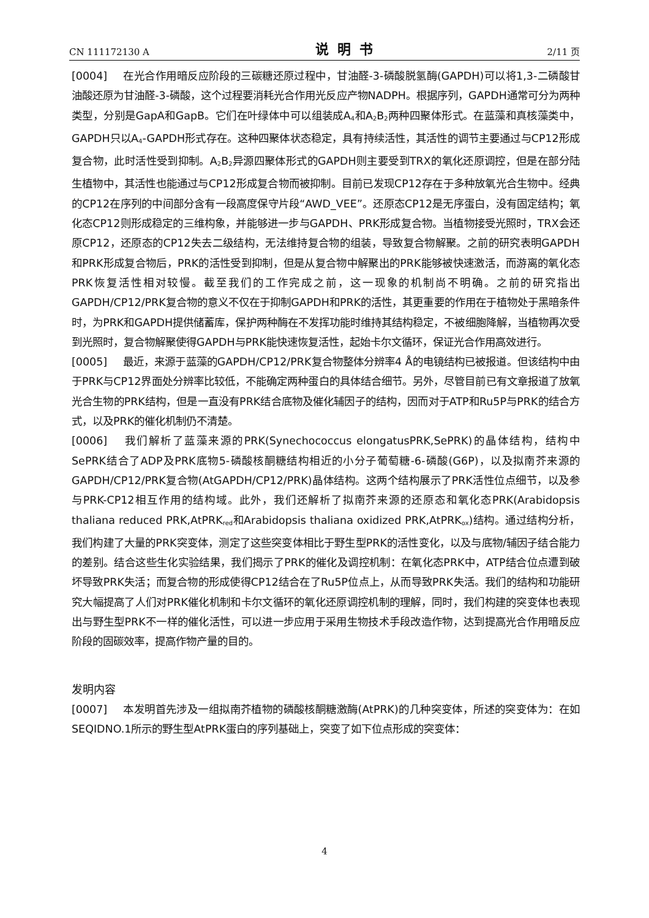CN 111172130 A 说明书 2/11 页
[0004] 在光合作用暗反应阶段的三碳糖还原过程中，甘油醛-3-磷酸脱氢酶(GAPDH)可以将1,3-二磷酸甘油酸还原为甘油醛-3-磷酸，这个过程要消耗光合作用光反应产物NADPH。根据序列，GAPDH通常可分为两种类型，分别是GapA和GapB。它们在叶绿体中可以组装成A<sub>4</sub>和A<sub>2</sub>B<sub>2</sub>两种四聚体形式。在蓝藻和真核藻类中，GAPDH只以A<sub>4</sub>-GAPDH形式存在。这种四聚体状态稳定，具有持续活性，其活性的调节主要通过与CP12形成复合物，此时活性受到抑制。A<sub>2</sub>B<sub>2</sub>异源四聚体形式的GAPDH则主要受到TRX的氧化还原调控，但是在部分陆生植物中，其活性也能通过与CP12形成复合物而被抑制。目前已发现CP12存在于多种放氧光合生物中。经典的CP12在序列的中间部分含有一段高度保守片段“AWD_VEE”。还原态CP12是无序蛋白，没有固定结构；氧化态CP12则形成稳定的三维构象，并能够进一步与GAPDH、PRK形成复合物。当植物接受光照时，TRX会还原CP12，还原态的CP12失去二级结构，无法维持复合物的组装，导致复合物解聚。之前的研究表明GAPDH和PRK形成复合物后，PRK的活性受到抑制，但是从复合物中解聚出的PRK能够被快速激活，而游离的氧化态PRK恢复活性相对较慢。截至我们的工作完成之前，这一现象的机制尚不明确。之前的研究指出GAPDH/CP12/PRK复合物的意义不仅在于抑制GAPDH和PRK的活性，其更重要的作用在于植物处于黑暗条件时，为PRK和GAPDH提供储蓄库，保护两种酶在不发挥功能时维持其结构稳定，不被细胞降解，当植物再次受到光照时，复合物解聚使得GAPDH与PRK能快速恢复活性，起始卡尔文循环，保证光合作用高效进行。
[0005] 最近，来源于蓝藻的GAPDH/CP12/PRK复合物整体分辨率4 Å的电镜结构已被报道。但该结构中由于PRK与CP12界面处分辨率比较低，不能确定两种蛋白的具体结合细节。另外，尽管目前已有文章报道了放氧光合生物的PRK结构，但是一直没有PRK结合底物及催化辅因子的结构，因而对于ATP和Ru5P与PRK的结合方式，以及PRK的催化机制仍不清楚。
[0006] 我们解析了蓝藻来源的PRK(Synechococcus elongatusPRK,SePRK)的晶体结构，结构中SePRK结合了ADP及PRK底物5-磷酸核酮糖结构相近的小分子葡萄糖-6-磷酸(G6P)，以及拟南芥来源的GAPDH/CP12/PRK复合物(AtGAPDH/CP12/PRK)晶体结构。这两个结构展示了PRK活性位点细节，以及参与PRK-CP12相互作用的结构域。此外，我们还解析了拟南芥来源的还原态和氧化态PRK(Arabidopsis thaliana reduced PRK,AtPRK<sub>red</sub>和Arabidopsis thaliana oxidized PRK,AtPRK<sub>ox</sub>)结构。通过结构分析，我们构建了大量的PRK突变体，测定了这些突变体相比于野生型PRK的活性变化，以及与底物/辅因子结合能力的差别。结合这些生化实验结果，我们揭示了PRK的催化及调控机制：在氧化态PRK中，ATP结合位点遭到破坏导致PRK失活；而复合物的形成使得CP12结合在了Ru5P位点上，从而导致PRK失活。我们的结构和功能研究大幅提高了人们对PRK催化机制和卡尔文循环的氧化还原调控机制的理解，同时，我们构建的突变体也表现出与野生型PRK不一样的催化活性，可以进一步应用于采用生物技术手段改造作物，达到提高光合作用暗反应阶段的固碳效率，提高作物产量的目的。
发明内容
[0007] 本发明首先涉及一组拟南芥植物的磷酸核酮糖激酶(AtPRK)的几种突变体，所述的突变体为：在如SEQIDNO.1所示的野生型AtPRK蛋白的序列基础上，突变了如下位点形成的突变体：
4